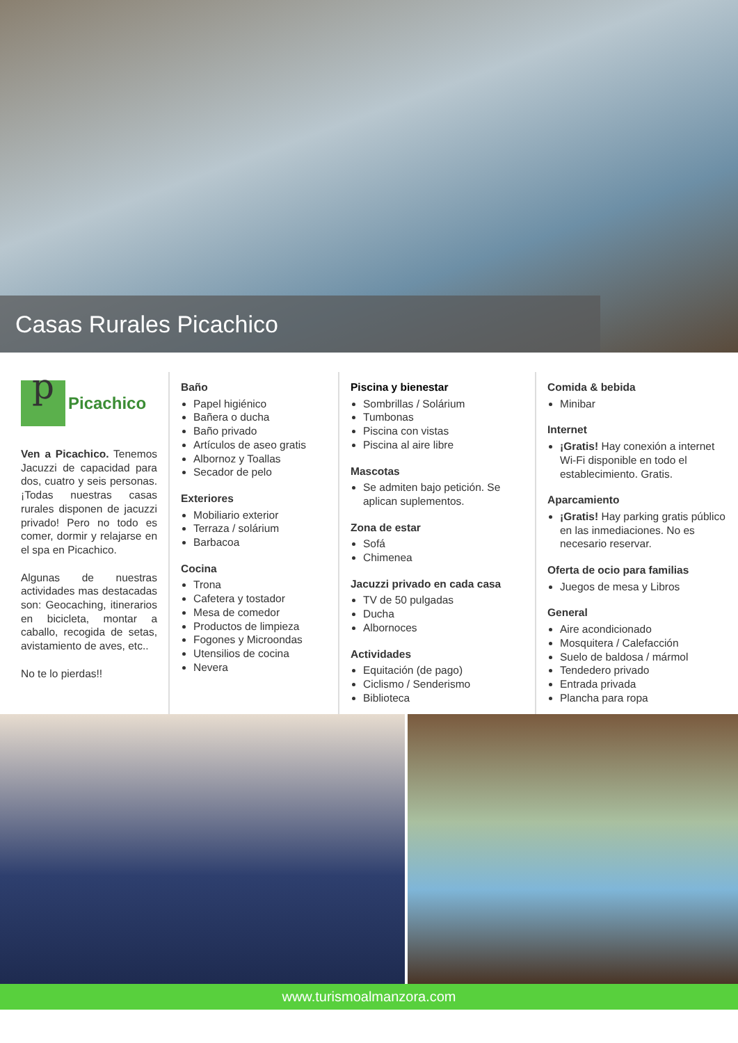Casas Rurales Picachico
p
Picachico
Ven a Picachico. Tenemos Jacuzzi de capacidad para dos, cuatro y seis personas. ¡Todas nuestras casas rurales disponen de jacuzzi privado! Pero no todo es comer, dormir y relajarse en el spa en Picachico.
Algunas de nuestras actividades mas destacadas son: Geocaching, itinerarios en bicicleta, montar a caballo, recogida de setas, avistamiento de aves, etc..
No te lo pierdas!!
Baño
Papel higiénico
Bañera o ducha
Baño privado
Artículos de aseo gratis
Albornoz y Toallas
Secador de pelo
Exteriores
Mobiliario exterior
Terraza / solárium
Barbacoa
Cocina
Trona
Cafetera y tostador
Mesa de comedor
Productos de limpieza
Fogones y Microondas
Utensilios de cocina
Nevera
Piscina y bienestar
Sombrillas / Solárium
Tumbonas
Piscina con vistas
Piscina al aire libre
Mascotas
Se admiten bajo petición. Se aplican suplementos.
Zona de estar
Sofá
Chimenea
Jacuzzi privado en cada casa
TV de 50 pulgadas
Ducha
Albornoces
Actividades
Equitación (de pago)
Ciclismo / Senderismo
Biblioteca
Comida & bebida
Minibar
Internet
¡Gratis! Hay conexión a internet Wi-Fi disponible en todo el establecimiento. Gratis.
Aparcamiento
¡Gratis! Hay parking gratis público en las inmediaciones. No es necesario reservar.
Oferta de ocio para familias
Juegos de mesa y Libros
General
Aire acondicionado
Mosquitera / Calefacción
Suelo de baldosa / mármol
Tendedero privado
Entrada privada
Plancha para ropa
www.turismoalmanzora.com